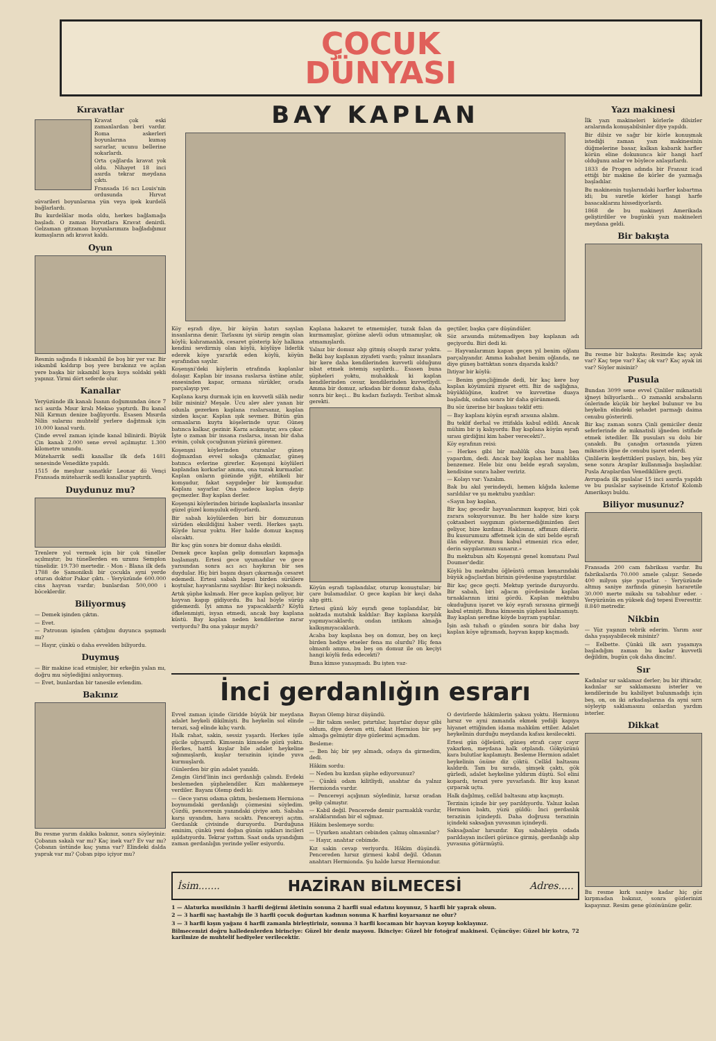ÇOCUK
DÜNYASI
Kıravatlar
Kravat çok eski zamanlardan beri vardır. Roma askerleri boyunlarına kumaş sararlar, ucunu bellerine sokarlardı.
Orta çağlarda kravat yok oldu. Nihayet 18 inci asırda tekrar meydana çıktı.
Fransada 16 ncı Louis'nin ordusunda Hırvat süvarileri boyunlarına yün veya ipek kurdelâ bağlarlardı.
Bu kurdelâlar moda oldu, herkes bağlamağa başladı. O zaman Hırvatlara Kravat denirdi. Gelzaman gitzaman boyunlarımıza bağladığımız kumaşların adı kravat kaldı.
Oyun
Resmin sağında 8 iskambil ile boş bir yer var. Bir iskambil kaldırıp boş yere bırakınız ve açılan yere başka bir iskambil koya koya soldaki şekli yapınız. Yirmi dört seferde olur.
Kanallar
Yeryüzünde ilk kanalı İsanın doğumundan önce 7 nci asırda Mısır kralı Mekao yaptırdı. Bu kanal Nili Kırmızı denize bağlıyordu. Esasen Mısırda Nilin sularını muhtelif yerlere dağıtmak için 10.000 kanal vardı.
Çinde evvel zaman içinde kanal bilinirdi. Büyük Çin kanalı 2.000 sene evvel açılmıştır. 1.300 kilometre uzundu.
Müteharrik sedli kanallar ilk defa 1481 senesinde Venedikte yapıldı.
1515 de meşhur sanatkâr Leonar dö Vençi Fransada müteharrik sedli kanallar yaptırdı.
Duydunuz mu?
Trenlere yol vermek için bir çok tüneller açılmıştır; bu tünellerden en uzunu Semplon tünelidir. 19.730 mertedir. - Mon - Blana ilk defa 1788 de Şamoniksli bir çocukla ayni yerde oturan doktor Pakar çıktı. - Yeryüzünde 600.000 cins hayvan vardır; bunlardan 500,000 i böceklerdir.
Biliyormuş
— Demek işinden çıktın.
— Evet.
— Patronun işinden çıktığını duyunca şaşmadı mı?
— Hayır, çünkü o daha evvelden biliyordu.
Duymuş
— Bir makine icad etmişler, bir erkeğin yalan mı, doğru mu söylediğini anlıyormuş.
— Evet, bunlardan bir tanesile evlendim.
Bakınız
Bu resme yarım dakika bakınız, sonra söyleyiniz: Çobanın sakalı var mı? Kaç inek var? Ev var mı? Çobanın üstünde kaç yama var? Elindeki dalda yaprak var mı? Çoban pipo içiyor mu?
BAY KAPLAN
Köy eşrafı diye, bir köyün hatırı sayılan insanlarına denir. Tarlasını iyi sürüp zengin olan köylü; kahramanlık, cesaret gösterip köy halkına kendini sevdirmiş olan köylü, köylüye liderlik ederek köye yararlık eden köylü, köyün eşrafından sayılır.
Koşenşni'deki köylerin etrafında kaplanlar dolaşır. Kaplan bir insana raslarsa üstüne atılır, ensesinden kapar, ormana sürükler, orada parçalayıp yer.
Kaplana karşı durmak için en kuvvetli silâh nedir bilir misiniz? Meşale. Ucu alev alev yanan bir odunla gezerken kaplana raslarsanız, kaplan sizden kaçar. Kaplan ışık sevmez. Bütün gün ormanların kuytu köşelerinde uyur. Güneş batınca kalkar, gezinir. Karnı acıkmıştır, ava çıkar. İşte o zaman bir insana raslarsa, insan bir daha evinin, çoluk çocuğunun yüzünü göremez.
Koşenşni köylerinden oturanlar güneş doğmazdan evvel sokağa çıkmazlar, güneş batınca evlerine girerler. Koşenşni köylüleri kaplandan korkarlar amma, ona tuzak kurmazlar. Kaplan onların gözünde yiğit, ehtilkeli bir komşudur, fakat saygıdeğer bir komşudur. Kaplanı sayarlar. Ona sadece kaplan deyip geçmezler. Bay kaplan derler.
Koşenşni köylerinden birinde kaplanlarla insanlar güzel güzel komşuluk ediyorlardı.
Bir sabah köylülerden biri bir domuzunun sürüden eksildiğini haber verdi. Herkes şaştı. Köyde hırsız yoktu. Her halde domuz kaçmış olacaktı.
Bir kaç gün sonra bir domuz daha eksildi.
Demek gece kaplan gelip domuzları kapmağa başlamıştı. Ertesi gece uyumadılar ve gece yarısından sonra acı acı haykıran bir ses duydular. Hiç biri başını dışarı çıkarmağa cesaret edemedi. Ertesi sabah hepsi birden sürülere koştular, hayvanlarını saydılar: Bir keçi noksandı.
Artık şüphe kalmadı. Her gece kaplan geliyor, bir hayvan kapıp gidiyordu. Bu hal böyle sürüp gidemezdi. İyi amma ne yapacaklardı? Köylü öfkelenmişti, isyan etmedi, ancak bay kaplana küstü. Bay kaplan neden kendilerine zarar veriyordu? Bu ona yakışır mıydı?
Kaplana hakaret te etmemişler, tuzak falan da kurmamışlar, gözüne alevli odun utmamışlar, ok atmamışlardı.
Yalnız bir domuz alıp gitmiş olsaydı zarar yoktu. Belki bay kaplanın ziyafeti vardı; yalnız insanlara bir kere daha kendilerinden kuvvetli olduğunu isbat etmek istemiş sayılırdı... Esasen buna şüpheleri yoktu, muhakkak ki kaplan kendilerinden cesur, kendilerinden kuvvetliydi. Amma bir domuz, arkadan bir domuz daha, daha sonra bir keçi... Bu kadarı fazlaydı. Teribat almak gerekti.
Köyün eşrafı taplandılar, oturup konuştular; bir çare bulamadılar. O gece kaplan bir keçi daha alıp gitti.
Ertesi günü köy eşrafı gene toplandılar, bir noktada mutabık kaldılar: Bay kaplana karşılık yapmıyacaklardı; ondan intikam almağa kalkışmıyacaklardı.
Acaba bay kaplana beş on domuz, beş on keçi birden hediye etseler fena mı olurdu? Hiç fena olmazdı amma, bu beş on domuz ile on keçiyi hangi köylü feda edecekti?
Buna kimse yanaşmadı. Bu işten vaz-
geçtiler, başka çare düşündüler.
Söz arasında mütemadiyen bay kaplanın adı geçiyordu. Biri dedi ki:
— Hayvanlarımızı kapan geçen yıl benim oğlanı parçalıyandır. Amma kabahat benim oğlanda, ne diye güneş battıktan sonra dışarıda kaldı?
İhtiyar bir köylü:
— Benim gençliğimde dedi, bir kaç kere bay kaplan köyümüzü ziyaret etti. Biz de sağlığına, büyüklüğüne, kudret ve kuvvetine duaya başladık, ondan sonra bir daha görünmedi.
Bu söz üzerine bir başkası teklif etti:
— Bay kaplanı köyün eşrafı arasına alalım.
Bu teklif derhal ve ittifakla kabul edildi. Ancak mühim bir iş kalıyordu: Bay kaplana köyün eşrafı sırası girdiğini kim haber verecekti?..
Köy eşrafının reisi:
— Herkes gibi bir mahlûk olsa bunu ben yapardım, dedi. Ancak bay kaplan her mahlûka benzemez. Hele biz onu belde eşrafı sayalım, kendisine sonra haber veririz.
— Kolayı var: Yazalım.
Bak bu akıl yerindeydi, hemen kâğıda kaleme sarıldılar ve şu mektubu yazdılar:
«Sayın bay kaplan,
Bir kaç gecedir hayvanlarımızı kapıyor, bizi çok zarara sokuyorsunuz. Bu her halde size karşı çoktanberi saygımızı göstermediğimizden ileri geliyor, bize kızdınız. Haklısınız, affımızı dileriz. Bu kusurumuzu affetmek için de sizi belde eşrafı ilân ediyoruz. Bunu kabul etmenizi rica eder, derin saygılarımızı sunarız.»
Bu mektubun altı Koşenşni genel komutanı Paul Doumer'dedir.
Köylü bu mektubu öğleüstü orman kenarındaki büyük ağaçlardan birinin gövdesine yapıştırdılar.
Bir kaç gece geçti. Mektup yerinde duruyordu. Bir sabah, biri ağacın gövdesinde kaplan tırnaklarının izini gördü. Kaplan mektubu okuduğunu işaret ve köy eşrafı sırasına girmeği kabul etmişti. Buna kimsenin şüphesi kalmamıştı. Bay kaplan şerefine köyde bayram yaptılar.
İşin aslı tuhafı o günden sonra bir daha bay kaplan köye uğramadı, hayvan kapıp kaçmadı.
İnci gerdanlığın esrarı
Evvel zaman içinde Giridde büyük bir meydana adalet heykeli dikilmişti. Bu heykelin sol elinde terazi, sağ elinde kılıç vardı.
Halk rahat, sakin, sessiz yaşardı. Herkes işile gücile uğraşırdı. Kimsenin kimsede gözü yoktu. Herkes, hattâ kuşlar bile adalet heykeline sığınmışlardı, kuşlar terazinin içinde yuva kurmuşlardı.
Günlerden bir gün adalet yanıldı.
Zengin Girid'linin inci gerdanlığı çalındı. Evdeki beslemeden şüphelendiler. Kızı mahkemeye verdiler. Bayanı Olemp dedi ki:
— Gece yarısı odama çıktım, beslemem Hermiona boynumdaki gerdanlığı çözmesini söyledim. Çözdü, pencerenin yanındaki çiviye astı. Sabaha karşı uyandım, hava sıcaktı. Pencereyi açıtm. Gerdanlık çivisinde duruyordu. Durduğuna eminim, çünkü yeni doğan günün ışıkları incileri ışıldatıyordu. Tekrar yattım. Saat onda uyandığım zaman gerdanlığın yerinde yeller esiyordu.
Bayan Olemp biraz düşündü.
— Bir takım sesler, pıtırtılar, hışırtılar duyar gibi oldum, diye devam etti, fakat Hermion bir şey almağa gelmiştir diye gözlerimi açmadım.
Besleme:
— Ben hiç bir şey almadı, odaya da girmedim, dedi.
Hâkim sordu:
— Neden bu kızdan şüphe ediyorsunuz?
— Çünkü odam kilitliydi, anahtar da yalnız Hermionda vardır.
— Pencereyi açığınızı söylediniz, hırsız oradan gelip çalmıştır.
— Kabil değil. Pencerede demir parmaklık vardır, aralıklarından bir el sığmaz.
Hâkim beslemeye sordu:
— Uyurken anahtarı cebinden çalmış olmasınlar?
— Hayır, anahtar cebimde.
Kız sakin cevap veriyordu. Hâkim düşündü. Pencereden hırsız girmesi kabil değil. Odanın anahtarı Hermionda. Şu halde hırsız Hermiondur.
O devirlerde hâkimlerin şakası yoktu. Hermionu hırsız ve ayni zamanda ekmek yediği kapıya hiyanet ettiğinden idama mahkûm ettiler. Adalet heykelinin durduğu meydanda kafası kesilecekti.
Ertesi gün öğleüstü, güneş etrafı cayır cayır yakarken, meydana halk otplandı. Gökyüzünü kara bulutlar kaplamıştı. Besleme Hermion adalet heykelinin önüne diz çöktü. Cellâd baltasını kaldırdı. Tam bu sırada, şimşek çaktı, gök gürledi, adalet heykeline yıldırım düştü. Sol elini kopardı, terazi yere yuvarlandı. Bir kuş kanat çırparak uçtu.
Halk dağılmış, cellâd baltasını atıp kaçmıştı.
Terzinin içinde bir şey parıldıyordu. Yalnız kalan Hermion baktı, yüzü güldü: İnci gerdanlık terazinin içindeydi. Daha doğrusu terazinin içindeki saksağan yuvasının içindeydi.
Saksağanlar hırsızdır. Kuş sabahleyin odada parıldayan incileri görünce girmiş, gerdanlığı alıp yuvasına götürmüştü.
İsim....... HAZİRAN BİLMECESİ Adres.....
1 — Alaturka musikinin 3 harfli değirmi âletinin sonuna 2 harfli sual edatını koyunuz, 5 harfli bir yaprak olsun.
2 — 3 harfli saç hastalığı ile 3 harfli çocuk doğurtan kadının sonuna K harfini koyarsanız ne olur?
3 — 3 harfli kışın yağanı 4 harfli zamanla birleştiriniz, sonuna 3 harfli kocaman bir hayvan koyup koklayınız.
Bilmecemizi doğru halledenlerden birinciye: Güzel bir deniz mayosu. İkinciye: Güzel bir fotoğraf makinesi. Üçüncüye: Güzel bir kotra, 72 karilmize de muhtelif hediyeler verilecektir.
Yazı makinesi
İlk yazı makineleri körlerle dilsizler aralarında konuşabilsinler diye yapıldı.
Bir dilsiz ve sağır bir körle konuşmak istediği zaman yazı makinesinin düğmelerine basar, kalkan kabarık harfler körün eline dokununca kör hangi harf olduğunu anlar ve böylece anlaşırlardı.
1833 de Progen adında bir Fransız icad ettiği bir makine ile körler de yazmağa başladılar.
Bu makinenin tuşlarındaki harfler kabartma idi; bu suretle körler hangi harfe basacaklarını hissediyorlardı.
1868 de bu makineyi Amerikada geliştirdiler ve bugünkü yazı makineleri meydana geldi.
Bir bakışta
Bu resme bir bakışta: Resimde kaç ayak var? Kaç tepe var? Kaç ok var? Kaç ayak izi var? Söyler misiniz?
Pusula
Bundan 3099 sene evvel Çinliler miknatisli iğneyi biliyorlardı... O zamanki arabaların önlerinde küçük bir heykel bulunur ve bu heykelin elindeki şehadet parmağı daima cenubu gösterirdi.
Bir kaç zaman sonra Çinli gemiciler deniz seferlerinde de miknatisli iğneden istifade etmek istediler. İlk pusuları su dolu bir çanakdı. Bu çanağın ortasında yüzen miknatis iğne de cenubu işaret ederdi.
Çinlilerin keşfettikleri puslayı, bin, beş yüz sene sonra Araplar kullanmağa başladılar. Pusla Araplardan Venediklilere geçti.
Avrupada ilk puslalar 15 inci asırda yapıldı ve bu puslalar sayiseinde Kristof Kolomb Amerikayı buldu.
Biliyor musunuz?
Fransada 200 cam fabrikası vardır. Bu fabrikalarda 70.000 amele çalışır. Senede 400 milyon şişe yaparlar. - Yeryüzünde altmış saniye zarfında güneşin hararetile 30.000 merte mikabı su tabahhur eder. - Yeryüzünün en yüksek dağ tepesi Everesttir. 8.840 metredir.
Nikbin
— Yüz yaşınızı tebrik ederim. Yarım asır daha yaşayabilecek misiniz?
— Eelbette. Çünkü ilk asrı yaşamıya başladığım zaman bu kadar kuvvetli değildim, bugün çok daha dincim!.
Sır
Kadınlar sır saklamaz derler; bu bir iftiradır, kadınlar sır saklamasını isterler ve kendilerinde bu kabiliyet bulunmadığı için beş, on, on iki arkadaşlarına da ayni sırrı söyleyip saklamasını onlardan yardım isterler.
Dikkat
Bu resme kırk saniye kadar hiç göz kırpmadan bakınız, sonra gözlerinizi kapayınız. Resim gene gözönünüze gelir.